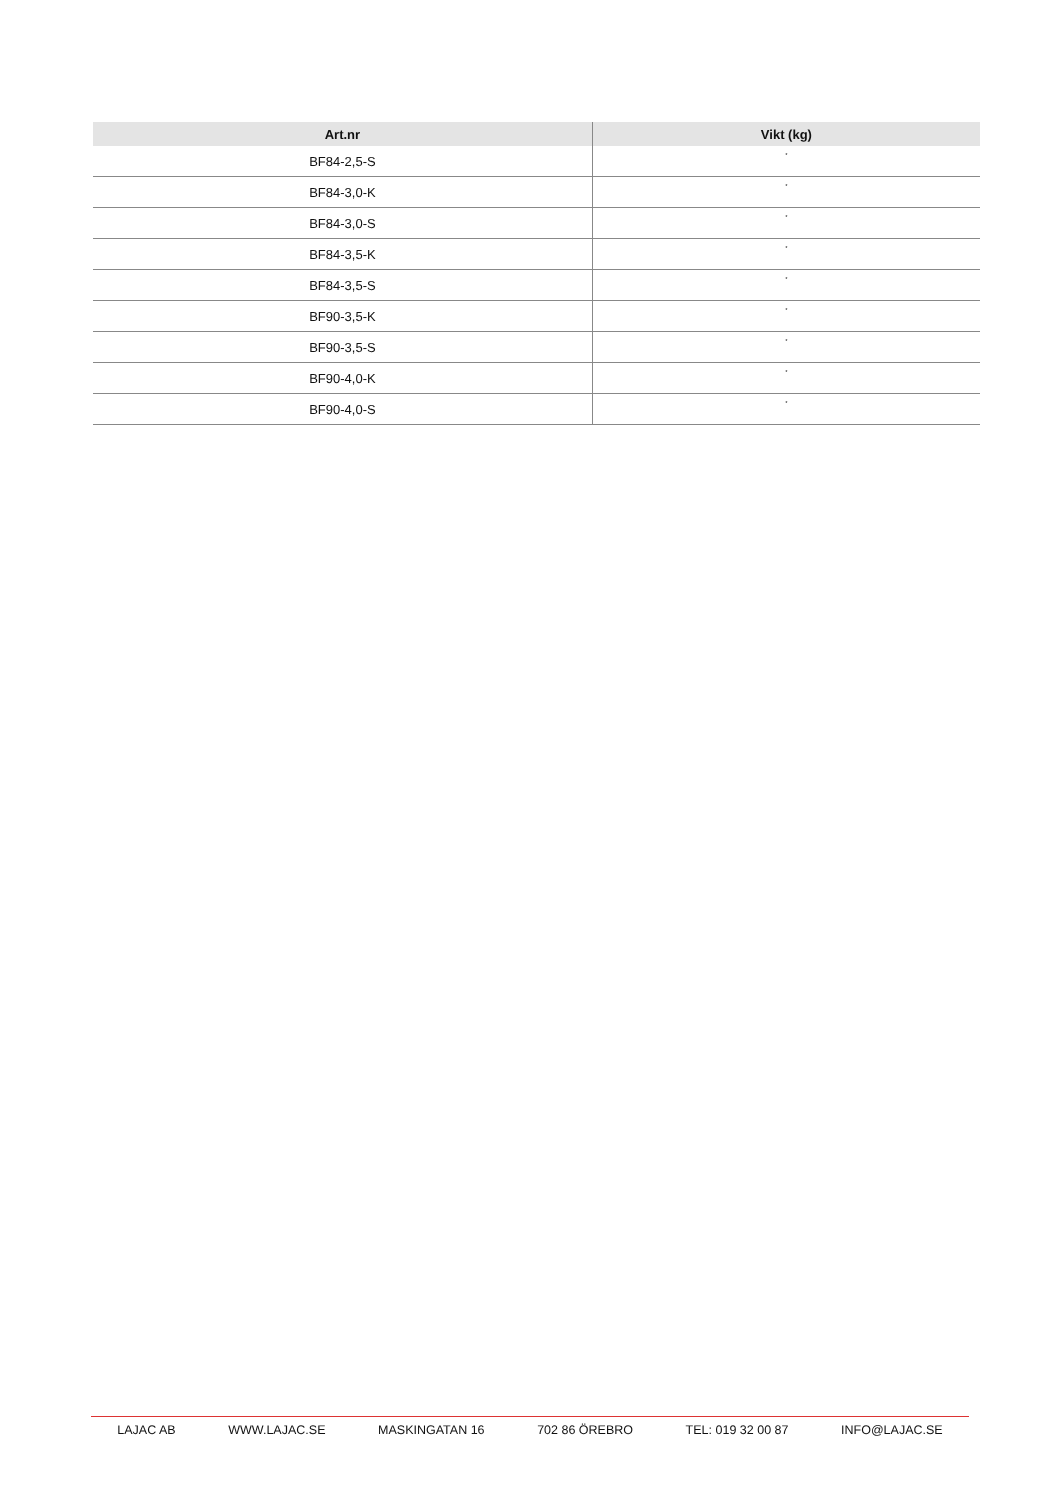| Art.nr | Vikt (kg) |
| --- | --- |
| BF84-2,5-S | * |
| BF84-3,0-K | * |
| BF84-3,0-S | * |
| BF84-3,5-K | * |
| BF84-3,5-S | * |
| BF90-3,5-K | * |
| BF90-3,5-S | * |
| BF90-4,0-K | * |
| BF90-4,0-S | * |
LAJAC AB WWW.LAJAC.SE MASKINGATAN 16 702 86 ÖREBRO TEL: 019 32 00 87 INFO@LAJAC.SE